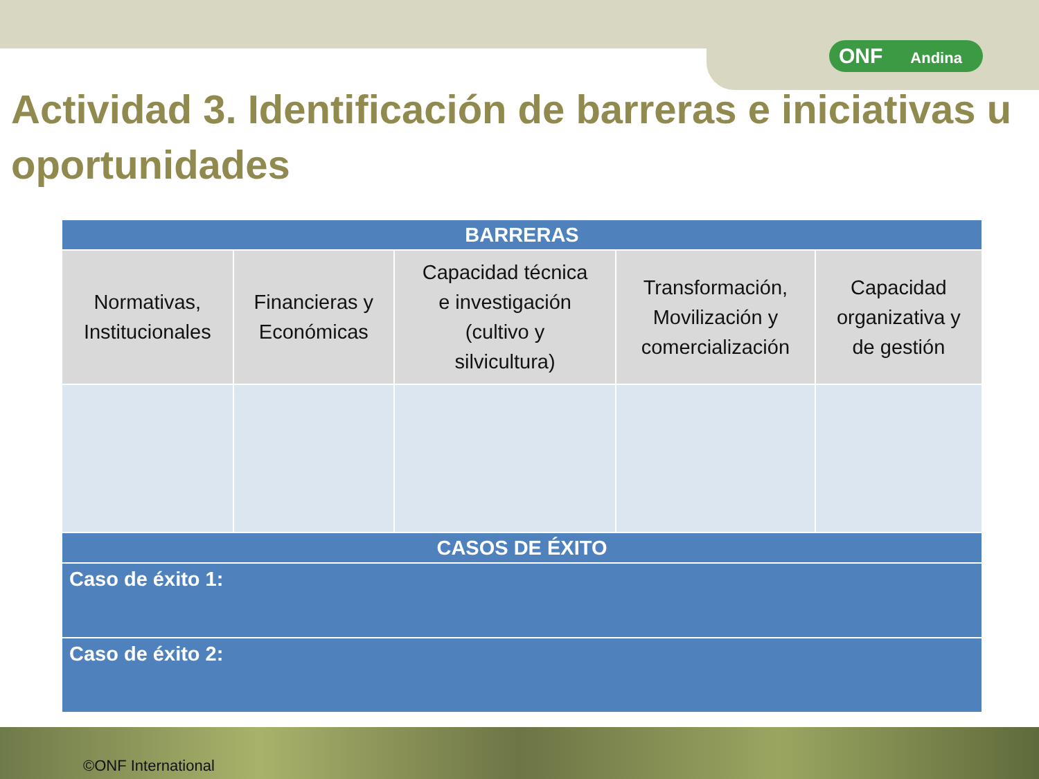ONF Andina
Actividad 3. Identificación de barreras e iniciativas u oportunidades
| BARRERAS | | | | |
| --- | --- | --- | --- | --- |
| Normativas, Institucionales | Financieras y Económicas | Capacidad técnica e investigación (cultivo y silvicultura) | Transformación, Movilización y comercialización | Capacidad organizativa y de gestión |
| CASOS DE ÉXITO | | | | |
| Caso de éxito 1: | | | | |
| Caso de éxito 2: | | | | |
©ONF International